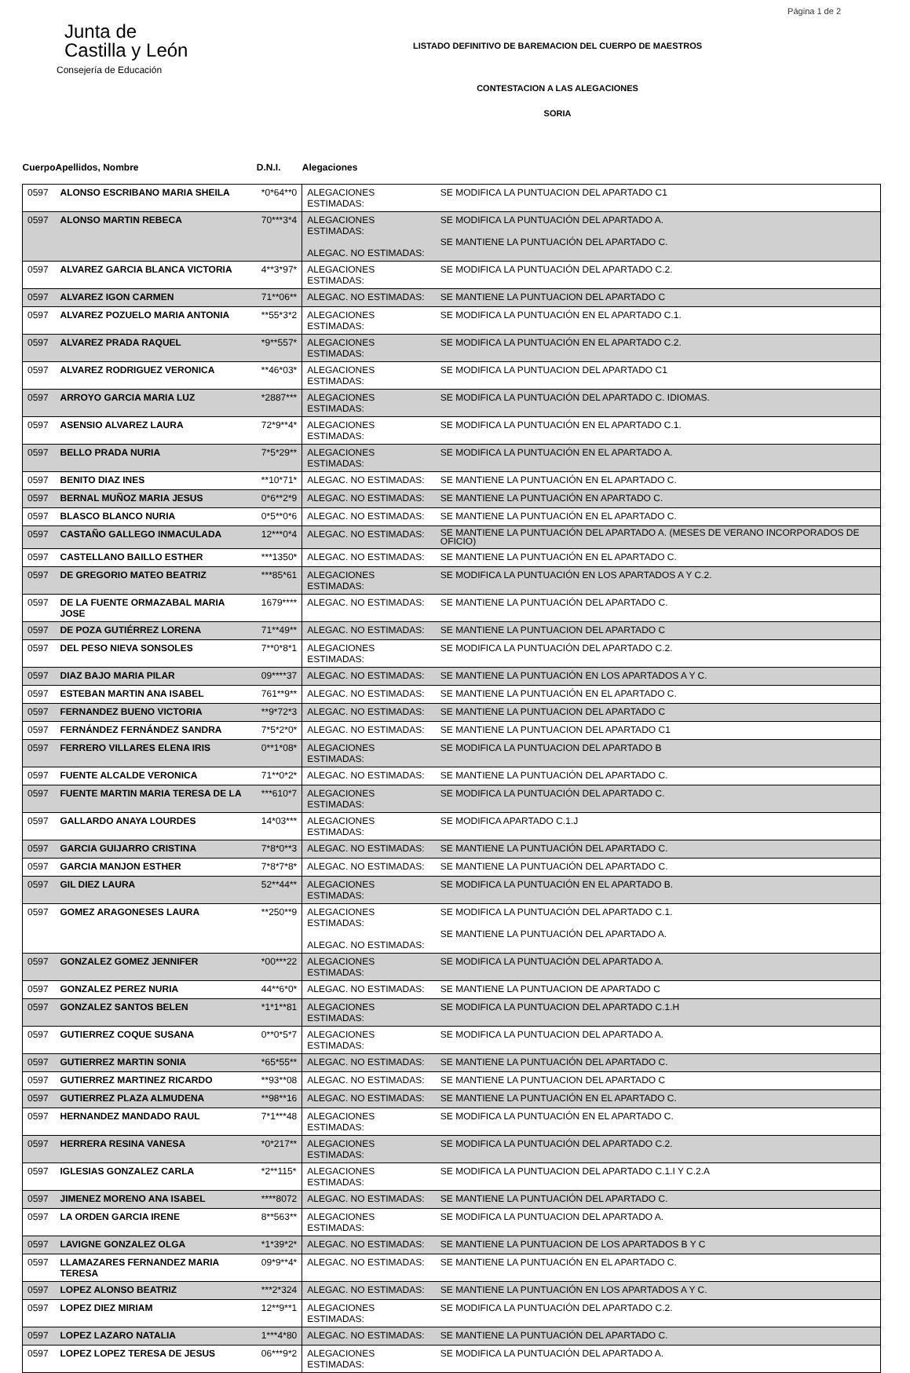Página 1 de 2
Junta de
Castilla y León
Consejería de Educación
LISTADO DEFINITIVO DE BAREMACION DEL CUERPO DE MAESTROS
CONTESTACION A LAS ALEGACIONES
SORIA
| Cuerpo | Apellidos, Nombre | D.N.I. | Alegaciones | |
| --- | --- | --- | --- | --- |
| 0597 | ALONSO ESCRIBANO MARIA SHEILA | *0*64**0 | ALEGACIONES ESTIMADAS: | SE MODIFICA LA PUNTUACION DEL APARTADO C1 |
| 0597 | ALONSO MARTIN REBECA | 70***3*4 | ALEGACIONES ESTIMADAS: ALEGAC. NO ESTIMADAS: | SE MODIFICA LA PUNTUACIÓN DEL APARTADO A. SE MANTIENE LA PUNTUACIÓN DEL APARTADO C. |
| 0597 | ALVAREZ GARCIA BLANCA VICTORIA | 4**3*97* | ALEGACIONES ESTIMADAS: | SE MODIFICA LA PUNTUACIÓN DEL APARTADO C.2. |
| 0597 | ALVAREZ IGON CARMEN | 71**06** | ALEGAC. NO ESTIMADAS: | SE MANTIENE LA PUNTUACION DEL APARTADO C |
| 0597 | ALVAREZ POZUELO MARIA ANTONIA | **55*3*2 | ALEGACIONES ESTIMADAS: | SE MODIFICA LA PUNTUACIÓN EN EL APARTADO C.1. |
| 0597 | ALVAREZ PRADA RAQUEL | *9**557* | ALEGACIONES ESTIMADAS: | SE MODIFICA LA PUNTUACIÓN EN EL APARTADO C.2. |
| 0597 | ALVAREZ RODRIGUEZ VERONICA | **46*03* | ALEGACIONES ESTIMADAS: | SE MODIFICA LA PUNTUACION DEL APARTADO C1 |
| 0597 | ARROYO GARCIA MARIA LUZ | *2887*** | ALEGACIONES ESTIMADAS: | SE MODIFICA LA PUNTUACIÓN DEL APARTADO C. IDIOMAS. |
| 0597 | ASENSIO ALVAREZ LAURA | 72*9**4* | ALEGACIONES ESTIMADAS: | SE MODIFICA LA PUNTUACIÓN EN EL APARTADO C.1. |
| 0597 | BELLO PRADA NURIA | 7*5*29** | ALEGACIONES ESTIMADAS: | SE MODIFICA LA PUNTUACIÓN EN EL APARTADO A. |
| 0597 | BENITO DIAZ INES | **10*71* | ALEGAC. NO ESTIMADAS: | SE MANTIENE LA PUNTUACIÓN EN EL APARTADO C. |
| 0597 | BERNAL MUÑOZ MARIA JESUS | 0*6**2*9 | ALEGAC. NO ESTIMADAS: | SE MANTIENE LA PUNTUACIÓN EN APARTADO C. |
| 0597 | BLASCO BLANCO NURIA | 0*5**0*6 | ALEGAC. NO ESTIMADAS: | SE MANTIENE LA PUNTUACIÓN EN EL APARTADO C. |
| 0597 | CASTAÑO GALLEGO INMACULADA | 12***0*4 | ALEGAC. NO ESTIMADAS: | SE MANTIENE LA PUNTUACIÓN DEL APARTADO A. (MESES DE VERANO INCORPORADOS DE OFICIO) |
| 0597 | CASTELLANO BAILLO ESTHER | ***1350* | ALEGAC. NO ESTIMADAS: | SE MANTIENE LA PUNTUACIÓN EN EL APARTADO C. |
| 0597 | DE GREGORIO MATEO BEATRIZ | ***85*61 | ALEGACIONES ESTIMADAS: | SE MODIFICA LA PUNTUACIÓN EN LOS APARTADOS A Y C.2. |
| 0597 | DE LA FUENTE ORMAZABAL MARIA JOSE | 1679**** | ALEGAC. NO ESTIMADAS: | SE MANTIENE LA PUNTUACIÓN DEL APARTADO C. |
| 0597 | DE POZA GUTIÉRREZ LORENA | 71**49** | ALEGAC. NO ESTIMADAS: | SE MANTIENE LA PUNTUACION DEL APARTADO C |
| 0597 | DEL PESO NIEVA SONSOLES | 7**0*8*1 | ALEGACIONES ESTIMADAS: | SE MODIFICA LA PUNTUACIÓN DEL APARTADO C.2. |
| 0597 | DIAZ BAJO MARIA PILAR | 09****37 | ALEGAC. NO ESTIMADAS: | SE MANTIENE LA PUNTUACIÓN EN LOS APARTADOS A Y C. |
| 0597 | ESTEBAN MARTIN ANA ISABEL | 761**9** | ALEGAC. NO ESTIMADAS: | SE MANTIENE LA PUNTUACIÓN EN EL APARTADO C. |
| 0597 | FERNANDEZ BUENO VICTORIA | **9*72*3 | ALEGAC. NO ESTIMADAS: | SE MANTIENE LA PUNTUACION DEL APARTADO C |
| 0597 | FERNÁNDEZ FERNÁNDEZ SANDRA | 7*5*2*0* | ALEGAC. NO ESTIMADAS: | SE MANTIENE LA PUNTUACION DEL APARTADO C1 |
| 0597 | FERRERO VILLARES ELENA IRIS | 0**1*08* | ALEGACIONES ESTIMADAS: | SE MODIFICA LA PUNTUACION DEL APARTADO B |
| 0597 | FUENTE ALCALDE VERONICA | 71**0*2* | ALEGAC. NO ESTIMADAS: | SE MANTIENE LA PUNTUACIÓN DEL APARTADO C. |
| 0597 | FUENTE MARTIN MARIA TERESA DE LA | ***610*7 | ALEGACIONES ESTIMADAS: | SE MODIFICA LA PUNTUACIÓN DEL APARTADO C. |
| 0597 | GALLARDO ANAYA LOURDES | 14*03*** | ALEGACIONES ESTIMADAS: | SE MODIFICA APARTADO C.1.J |
| 0597 | GARCIA GUIJARRO CRISTINA | 7*8*0**3 | ALEGAC. NO ESTIMADAS: | SE MANTIENE LA PUNTUACIÓN DEL APARTADO C. |
| 0597 | GARCIA MANJON ESTHER | 7*8*7*8* | ALEGAC. NO ESTIMADAS: | SE MANTIENE LA PUNTUACIÓN DEL APARTADO C. |
| 0597 | GIL DIEZ LAURA | 52**44** | ALEGACIONES ESTIMADAS: | SE MODIFICA LA PUNTUACIÓN EN EL APARTADO B. |
| 0597 | GOMEZ ARAGONESES LAURA | **250**9 | ALEGACIONES ESTIMADAS: ALEGAC. NO ESTIMADAS: | SE MODIFICA LA PUNTUACIÓN DEL APARTADO C.1. SE MANTIENE LA PUNTUACIÓN DEL APARTADO A. |
| 0597 | GONZALEZ GOMEZ JENNIFER | *00***22 | ALEGACIONES ESTIMADAS: | SE MODIFICA LA PUNTUACIÓN DEL APARTADO A. |
| 0597 | GONZALEZ PEREZ NURIA | 44**6*0* | ALEGAC. NO ESTIMADAS: | SE MANTIENE LA PUNTUACION DE APARTADO C |
| 0597 | GONZALEZ SANTOS BELEN | *1*1**81 | ALEGACIONES ESTIMADAS: | SE MODIFICA LA PUNTUACION DEL APARTADO C.1.H |
| 0597 | GUTIERREZ COQUE SUSANA | 0**0*5*7 | ALEGACIONES ESTIMADAS: | SE MODIFICA LA PUNTUACION DEL APARTADO A. |
| 0597 | GUTIERREZ MARTIN SONIA | *65*55** | ALEGAC. NO ESTIMADAS: | SE MANTIENE LA PUNTUACIÓN DEL APARTADO C. |
| 0597 | GUTIERREZ MARTINEZ RICARDO | **93**08 | ALEGAC. NO ESTIMADAS: | SE MANTIENE LA PUNTUACION DEL APARTADO C |
| 0597 | GUTIERREZ PLAZA ALMUDENA | **98**16 | ALEGAC. NO ESTIMADAS: | SE MANTIENE LA PUNTUACIÓN EN EL APARTADO C. |
| 0597 | HERNANDEZ MANDADO RAUL | 7*1***48 | ALEGACIONES ESTIMADAS: | SE MODIFICA LA PUNTUACIÓN EN EL APARTADO C. |
| 0597 | HERRERA RESINA VANESA | *0*217** | ALEGACIONES ESTIMADAS: | SE MODIFICA LA PUNTUACIÓN DEL APARTADO C.2. |
| 0597 | IGLESIAS GONZALEZ CARLA | *2**115* | ALEGACIONES ESTIMADAS: | SE MODIFICA LA PUNTUACION DEL APARTADO C.1.I Y C.2.A |
| 0597 | JIMENEZ MORENO ANA ISABEL | ****8072 | ALEGAC. NO ESTIMADAS: | SE MANTIENE LA PUNTUACIÓN DEL APARTADO C. |
| 0597 | LA ORDEN GARCIA IRENE | 8**563** | ALEGACIONES ESTIMADAS: | SE MODIFICA LA PUNTUACION DEL APARTADO A. |
| 0597 | LAVIGNE GONZALEZ OLGA | *1*39*2* | ALEGAC. NO ESTIMADAS: | SE MANTIENE LA PUNTUACION DE LOS APARTADOS B Y C |
| 0597 | LLAMAZARES FERNANDEZ MARIA TERESA | 09*9**4* | ALEGAC. NO ESTIMADAS: | SE MANTIENE LA PUNTUACIÓN EN EL APARTADO C. |
| 0597 | LOPEZ ALONSO BEATRIZ | ***2*324 | ALEGAC. NO ESTIMADAS: | SE MANTIENE LA PUNTUACIÓN EN LOS APARTADOS A Y C. |
| 0597 | LOPEZ DIEZ MIRIAM | 12**9**1 | ALEGACIONES ESTIMADAS: | SE MODIFICA LA PUNTUACIÓN DEL APARTADO C.2. |
| 0597 | LOPEZ LAZARO NATALIA | 1***4*80 | ALEGAC. NO ESTIMADAS: | SE MANTIENE LA PUNTUACIÓN DEL APARTADO C. |
| 0597 | LOPEZ LOPEZ TERESA DE JESUS | 06***9*2 | ALEGACIONES ESTIMADAS: | SE MODIFICA LA PUNTUACIÓN DEL APARTADO A. |